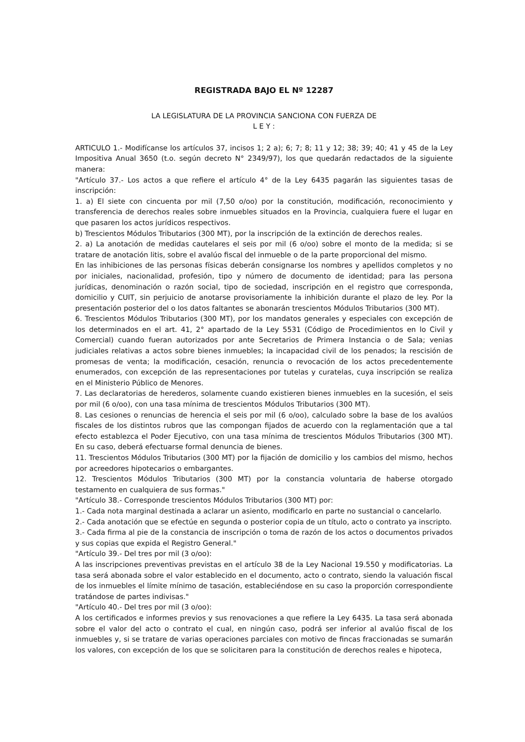REGISTRADA BAJO EL Nº 12287
LA LEGISLATURA DE LA PROVINCIA SANCIONA CON FUERZA DE
L E Y :
ARTICULO 1.- Modifícanse los artículos 37, incisos 1; 2 a); 6; 7; 8; 11 y 12; 38; 39; 40; 41 y 45 de la Ley Impositiva Anual 3650 (t.o. según decreto N° 2349/97), los que quedarán redactados de la siguiente manera:
"Artículo 37.- Los actos a que refiere el artículo 4° de la Ley 6435 pagarán las siguientes tasas de inscripción:
1. a) El siete con cincuenta por mil (7,50 o/oo) por la constitución, modificación, reconocimiento y transferencia de derechos reales sobre inmuebles situados en la Provincia, cualquiera fuere el lugar en que pasaren los actos jurídicos respectivos.
b) Trescientos Módulos Tributarios (300 MT), por la inscripción de la extinción de derechos reales.
2. a) La anotación de medidas cautelares el seis por mil (6 o/oo) sobre el monto de la medida; si se tratare de anotación litis, sobre el avalúo fiscal del inmueble o de la parte proporcional del mismo.
En las inhibiciones de las personas físicas deberán consignarse los nombres y apellidos completos y no por iniciales, nacionalidad, profesión, tipo y número de documento de identidad; para las persona jurídicas, denominación o razón social, tipo de sociedad, inscripción en el registro que corresponda, domicilio y CUIT, sin perjuicio de anotarse provisoriamente la inhibición durante el plazo de ley. Por la presentación posterior del o los datos faltantes se abonarán trescientos Módulos Tributarios (300 MT).
6. Trescientos Módulos Tributarios (300 MT), por los mandatos generales y especiales con excepción de los determinados en el art. 41, 2° apartado de la Ley 5531 (Código de Procedimientos en lo Civil y Comercial) cuando fueran autorizados por ante Secretarios de Primera Instancia o de Sala; venias judiciales relativas a actos sobre bienes inmuebles; la incapacidad civil de los penados; la rescisión de promesas de venta; la modificación, cesación, renuncia o revocación de los actos precedentemente enumerados, con excepción de las representaciones por tutelas y curatelas, cuya inscripción se realiza en el Ministerio Público de Menores.
7. Las declaratorias de herederos, solamente cuando existieren bienes inmuebles en la sucesión, el seis por mil (6 o/oo), con una tasa mínima de trescientos Módulos Tributarios (300 MT).
8. Las cesiones o renuncias de herencia el seis por mil (6 o/oo), calculado sobre la base de los avalúos fiscales de los distintos rubros que las compongan fijados de acuerdo con la reglamentación que a tal efecto establezca el Poder Ejecutivo, con una tasa mínima de trescientos Módulos Tributarios (300 MT). En su caso, deberá efectuarse formal denuncia de bienes.
11. Trescientos Módulos Tributarios (300 MT) por la fijación de domicilio y los cambios del mismo, hechos por acreedores hipotecarios o embargantes.
12. Trescientos Módulos Tributarios (300 MT) por la constancia voluntaria de haberse otorgado testamento en cualquiera de sus formas."
"Artículo 38.- Corresponde trescientos Módulos Tributarios (300 MT) por:
1.- Cada nota marginal destinada a aclarar un asiento, modificarlo en parte no sustancial o cancelarlo.
2.- Cada anotación que se efectúe en segunda o posterior copia de un título, acto o contrato ya inscripto.
3.- Cada firma al pie de la constancia de inscripción o toma de razón de los actos o documentos privados y sus copias que expida el Registro General."
"Artículo 39.- Del tres por mil (3 o/oo):
A las inscripciones preventivas previstas en el artículo 38 de la Ley Nacional 19.550 y modificatorias. La tasa será abonada sobre el valor establecido en el documento, acto o contrato, siendo la valuación fiscal de los inmuebles el límite mínimo de tasación, estableciéndose en su caso la proporción correspondiente tratándose de partes indivisas."
"Artículo 40.- Del tres por mil (3 o/oo):
A los certificados e informes previos y sus renovaciones a que refiere la Ley 6435. La tasa será abonada sobre el valor del acto o contrato el cual, en ningún caso, podrá ser inferior al avalúo fiscal de los inmuebles y, si se tratare de varias operaciones parciales con motivo de fincas fraccionadas se sumarán los valores, con excepción de los que se solicitaren para la constitución de derechos reales e hipoteca,